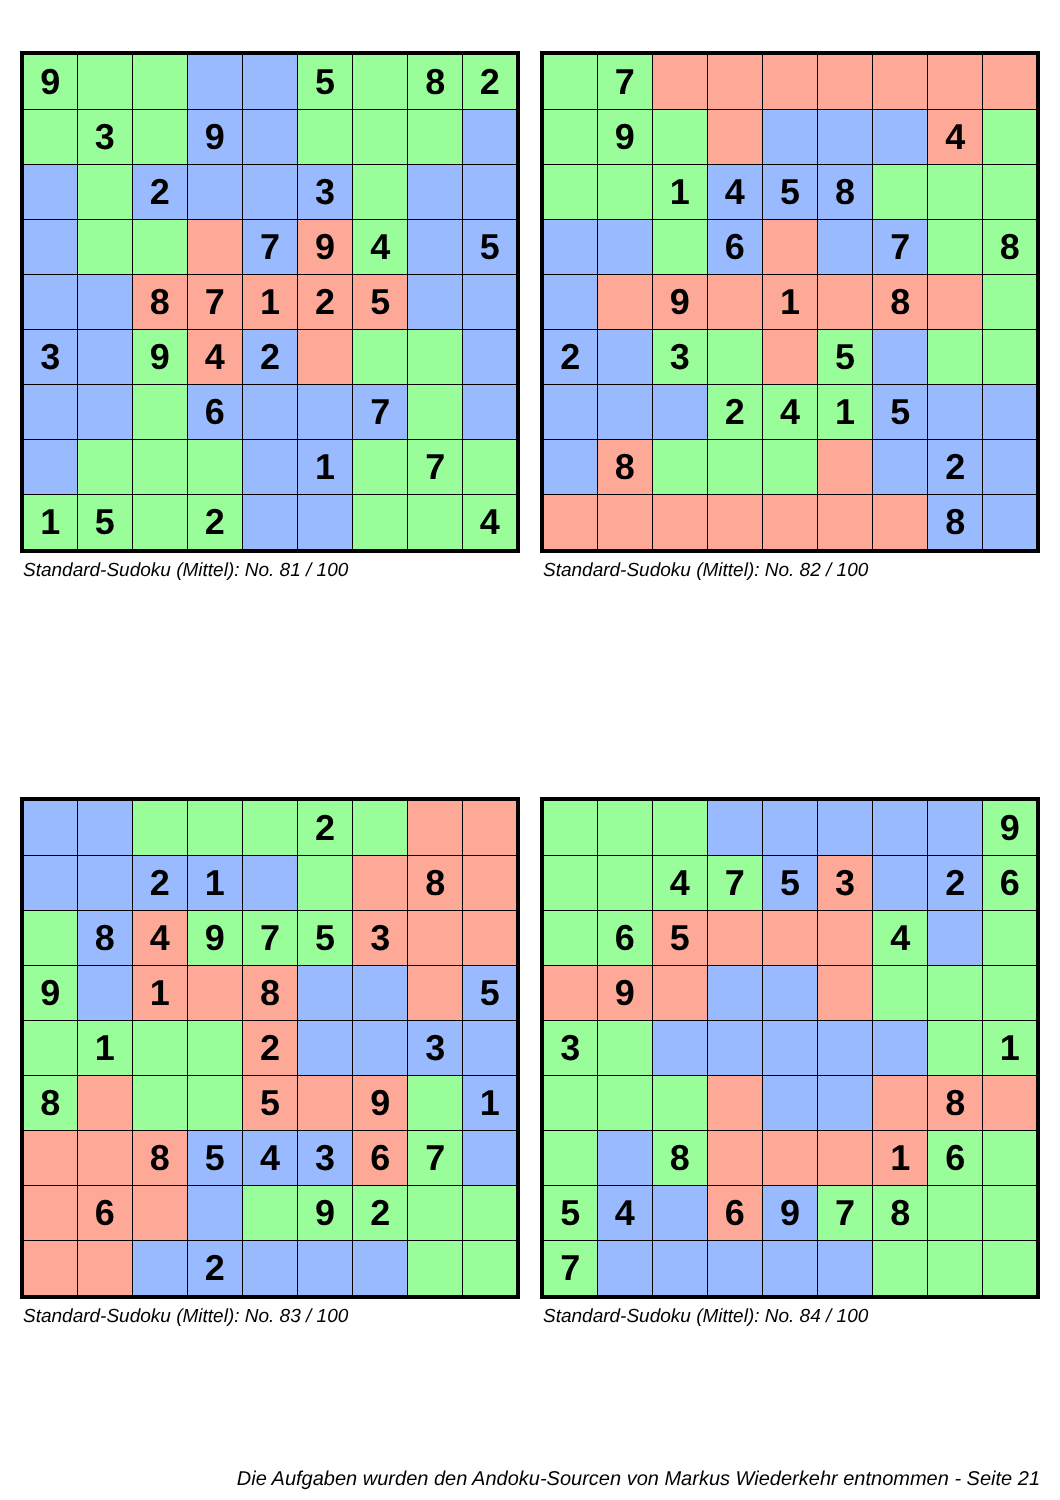| 9 | | | | | 5 | | 8 | 2 |
| | 3 | | 9 | | | | | |
| | | 2 | | | 3 | | | |
| | | | | 7 | 9 | 4 | | 5 |
| | | 8 | 7 | 1 | 2 | 5 | | |
| 3 | | 9 | 4 | 2 | | | | |
| | | | 6 | | | 7 | | |
| | | | | | 1 | | 7 | |
| 1 | 5 | | 2 | | | | | 4 |
Standard-Sudoku (Mittel): No. 81 / 100
| | 7 | | | | | | | |
| | 9 | | | | | | 4 | |
| | | 1 | 4 | 5 | 8 | | | |
| | | | 6 | | | 7 | | 8 |
| | | 9 | | 1 | | 8 | | |
| 2 | | 3 | | | 5 | | | |
| | | | 2 | 4 | 1 | 5 | | |
| | 8 | | | | | | 2 | |
| | | | | | | | 8 | |
Standard-Sudoku (Mittel): No. 82 / 100
| | | | | | 2 | | | |
| | | 2 | 1 | | | | 8 | |
| | 8 | 4 | 9 | 7 | 5 | 3 | | |
| 9 | | 1 | | 8 | | | | 5 |
| | 1 | | | 2 | | | 3 | |
| 8 | | | | 5 | | 9 | | 1 |
| | | 8 | 5 | 4 | 3 | 6 | 7 | |
| | 6 | | | | 9 | 2 | | |
| | | | 2 | | | | | |
Standard-Sudoku (Mittel): No. 83 / 100
| | | | | | | | | 9 |
| | | 4 | 7 | 5 | 3 | | 2 | 6 |
| | 6 | 5 | | | | 4 | | |
| | 9 | | | | | | | |
| 3 | | | | | | | | 1 |
| | | | | | | | 8 | |
| | | 8 | | | | 1 | 6 | |
| 5 | 4 | | 6 | 9 | 7 | 8 | | |
| 7 | | | | | | | | |
Standard-Sudoku (Mittel): No. 84 / 100
Die Aufgaben wurden den Andoku-Sourcen von Markus Wiederkehr entnommen - Seite 21